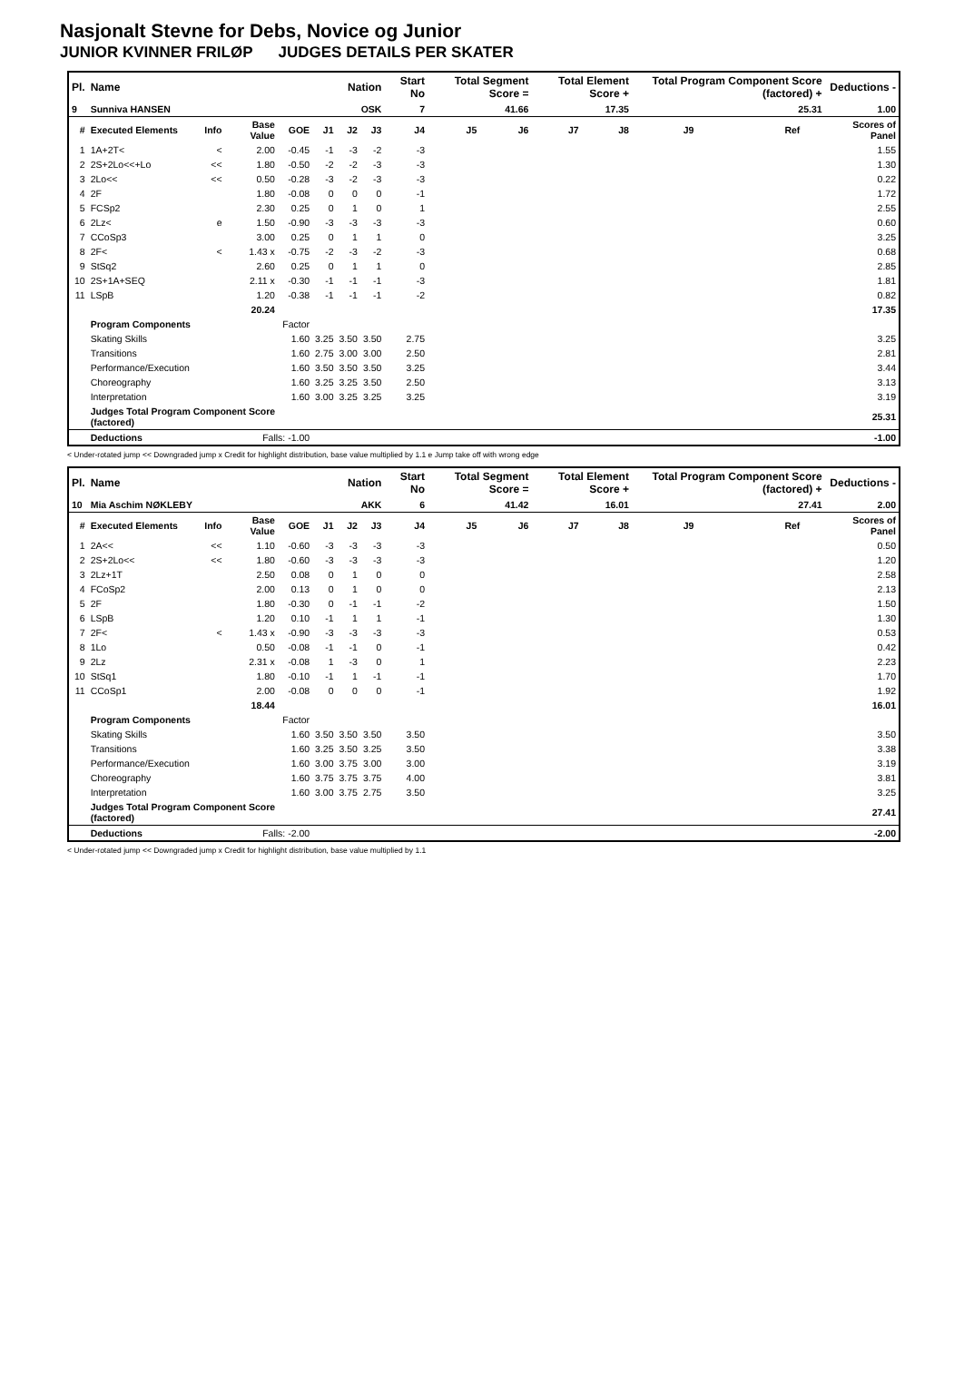Nasjonalt Stevne for Debs, Novice og Junior
JUNIOR KVINNER FRILØP JUDGES DETAILS PER SKATER
| Pl. | Name | | | | Nation | | | Start No | Total Segment Score = | | Total Element Score + | | Total Program Component Score (factored) + | | | | Deductions - |
| --- | --- | --- | --- | --- | --- | --- | --- | --- | --- | --- | --- | --- | --- | --- | --- | --- | --- |
| 9 | Sunniva HANSEN | | | | OSK | | | 7 | 41.66 | | 17.35 | | 25.31 | | | | 1.00 |
| # | Executed Elements | Info | Base Value | GOE | J1 | J2 | J3 | J4 | J5 | J6 | J7 | J8 | J9 | | Ref | | Scores of Panel |
| 1 | 1A+2T< | < | 2.00 | -0.45 | -1 | -3 | -2 | -3 | | | | | | | | | 1.55 |
| 2 | 2S+2Lo<<+Lo | << | 1.80 | -0.50 | -2 | -2 | -3 | -3 | | | | | | | | | 1.30 |
| 3 | 2Lo<< | << | 0.50 | -0.28 | -3 | -2 | -3 | -3 | | | | | | | | | 0.22 |
| 4 | 2F | | 1.80 | -0.08 | 0 | 0 | 0 | -1 | | | | | | | | | 1.72 |
| 5 | FCSp2 | | 2.30 | 0.25 | 0 | 1 | 0 | 1 | | | | | | | | | 2.55 |
| 6 | 2Lz< | e | 1.50 | -0.90 | -3 | -3 | -3 | -3 | | | | | | | | | 0.60 |
| 7 | CCoSp3 | | 3.00 | 0.25 | 0 | 1 | 1 | 0 | | | | | | | | | 3.25 |
| 8 | 2F< | < | 1.43 x | -0.75 | -2 | -3 | -2 | -3 | | | | | | | | | 0.68 |
| 9 | StSq2 | | 2.60 | 0.25 | 0 | 1 | 1 | 0 | | | | | | | | | 2.85 |
| 10 | 2S+1A+SEQ | | 2.11 x | -0.30 | -1 | -1 | -1 | -3 | | | | | | | | | 1.81 |
| 11 | LSpB | | 1.20 | -0.38 | -1 | -1 | -1 | -2 | | | | | | | | | 0.82 |
| | | | 20.24 | | | | | | | | | | | | | | 17.35 |
| | Program Components | | | Factor | | | | | | | | | | | | | |
| | Skating Skills | | | 1.60 | 3.25 | 3.50 | 3.50 | 2.75 | | | | | | | | | 3.25 |
| | Transitions | | | 1.60 | 2.75 | 3.00 | 3.00 | 2.50 | | | | | | | | | 2.81 |
| | Performance/Execution | | | 1.60 | 3.50 | 3.50 | 3.50 | 3.25 | | | | | | | | | 3.44 |
| | Choreography | | | 1.60 | 3.25 | 3.25 | 3.50 | 2.50 | | | | | | | | | 3.13 |
| | Interpretation | | | 1.60 | 3.00 | 3.25 | 3.25 | 3.25 | | | | | | | | | 3.19 |
| | Judges Total Program Component Score (factored) | | | | | | | | | | | | | | | | 25.31 |
| | Deductions | | Falls: -1.00 | | | | | | | | | | | | | | -1.00 |
< Under-rotated jump << Downgraded jump x Credit for highlight distribution, base value multiplied by 1.1 e Jump take off with wrong edge
| Pl. | Name | | | | Nation | | | Start No | Total Segment Score = | | Total Element Score + | | Total Program Component Score (factored) + | | | | Deductions - |
| --- | --- | --- | --- | --- | --- | --- | --- | --- | --- | --- | --- | --- | --- | --- | --- | --- | --- |
| 10 | Mia Aschim NØKLEBY | | | | AKK | | | 6 | 41.42 | | 16.01 | | 27.41 | | | | 2.00 |
| # | Executed Elements | Info | Base Value | GOE | J1 | J2 | J3 | J4 | J5 | J6 | J7 | J8 | J9 | | Ref | | Scores of Panel |
| 1 | 2A<< | << | 1.10 | -0.60 | -3 | -3 | -3 | -3 | | | | | | | | | 0.50 |
| 2 | 2S+2Lo<< | << | 1.80 | -0.60 | -3 | -3 | -3 | -3 | | | | | | | | | 1.20 |
| 3 | 2Lz+1T | | 2.50 | 0.08 | 0 | 1 | 0 | 0 | | | | | | | | | 2.58 |
| 4 | FCoSp2 | | 2.00 | 0.13 | 0 | 1 | 0 | 0 | | | | | | | | | 2.13 |
| 5 | 2F | | 1.80 | -0.30 | 0 | -1 | -1 | -2 | | | | | | | | | 1.50 |
| 6 | LSpB | | 1.20 | 0.10 | -1 | 1 | 1 | -1 | | | | | | | | | 1.30 |
| 7 | 2F< | < | 1.43 x | -0.90 | -3 | -3 | -3 | -3 | | | | | | | | | 0.53 |
| 8 | 1Lo | | 0.50 | -0.08 | -1 | -1 | 0 | -1 | | | | | | | | | 0.42 |
| 9 | 2Lz | | 2.31 x | -0.08 | 1 | -3 | 0 | 1 | | | | | | | | | 2.23 |
| 10 | StSq1 | | 1.80 | -0.10 | -1 | 1 | -1 | -1 | | | | | | | | | 1.70 |
| 11 | CCoSp1 | | 2.00 | -0.08 | 0 | 0 | 0 | -1 | | | | | | | | | 1.92 |
| | | | 18.44 | | | | | | | | | | | | | | 16.01 |
| | Program Components | | | Factor | | | | | | | | | | | | | |
| | Skating Skills | | | 1.60 | 3.50 | 3.50 | 3.50 | 3.50 | | | | | | | | | 3.50 |
| | Transitions | | | 1.60 | 3.25 | 3.50 | 3.25 | 3.50 | | | | | | | | | 3.38 |
| | Performance/Execution | | | 1.60 | 3.00 | 3.75 | 3.00 | 3.00 | | | | | | | | | 3.19 |
| | Choreography | | | 1.60 | 3.75 | 3.75 | 3.75 | 4.00 | | | | | | | | | 3.81 |
| | Interpretation | | | 1.60 | 3.00 | 3.75 | 2.75 | 3.50 | | | | | | | | | 3.25 |
| | Judges Total Program Component Score (factored) | | | | | | | | | | | | | | | | 27.41 |
| | Deductions | | Falls: -2.00 | | | | | | | | | | | | | | -2.00 |
< Under-rotated jump << Downgraded jump x Credit for highlight distribution, base value multiplied by 1.1